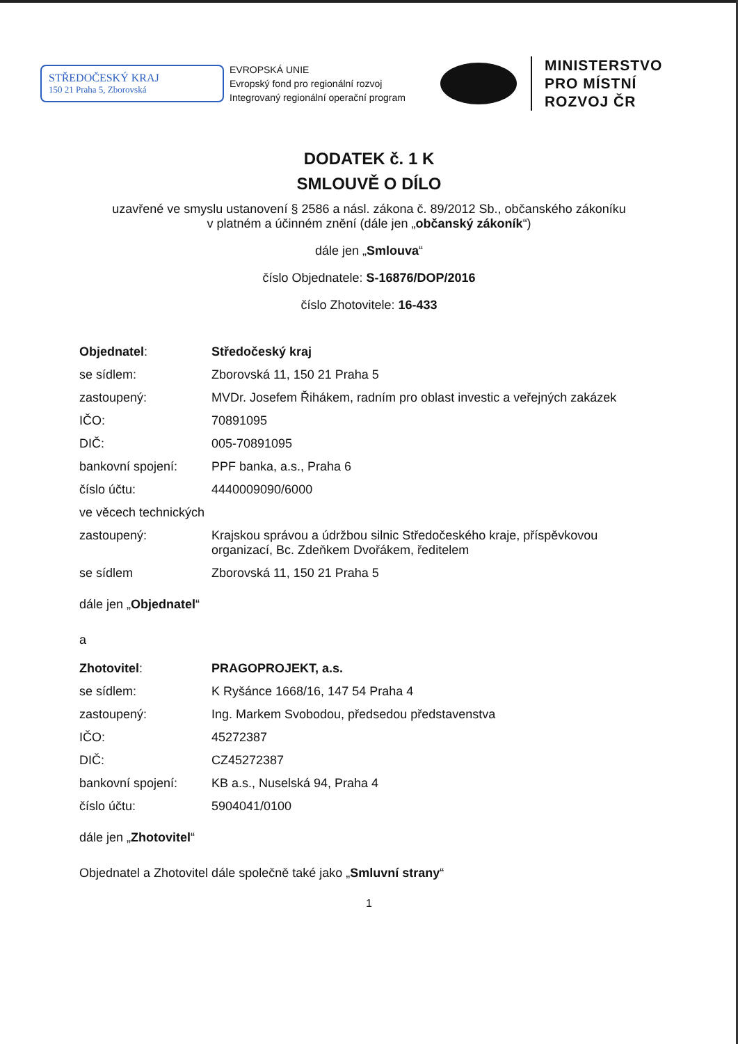STŘEDOČESKÝ KRAJ
150 21 Praha 5, Zborovská
EVROPSKÁ UNIE
Evropský fond pro regionální rozvoj
Integrovaný regionální operační program
MINISTERSTVO
PRO MÍSTNÍ
ROZVOJ ČR
DODATEK č. 1 K
SMLOUVĚ O DÍLO
uzavřené ve smyslu ustanovení § 2586 a násl. zákona č. 89/2012 Sb., občanského zákoníku
v platném a účinném znění (dále jen „občanský zákoník“)
dále jen „Smlouva“
číslo Objednatele: S-16876/DOP/2016
číslo Zhotovitele: 16-433
| Objednatel : | Středočeský kraj |
| se sídlem: | Zborovská 11, 150 21 Praha 5 |
| zastoupený: | MVDr. Josefem Řihákem, radním pro oblast investic a veřejných zakázek |
| IČO: | 70891095 |
| DIČ: | 005-70891095 |
| bankovní spojení: | PPF banka, a.s., Praha 6 |
| číslo účtu: | 4440009090/6000 |
| ve věcech technických | |
| zastoupený: | Krajskou správou a údržbou silnic Středočeského kraje, příspěvkovou organizací, Bc. Zdeňkem Dvořákem, ředitelem |
| se sídlem | Zborovská 11, 150 21 Praha 5 |
dále jen „Objednatel“
a
| Zhotovitel : | PRAGOPROJEKT, a.s. |
| se sídlem: | K Ryšánce 1668/16, 147 54 Praha 4 |
| zastoupený: | Ing. Markem Svobodou, předsedou představenstva |
| IČO: | 45272387 |
| DIČ: | CZ45272387 |
| bankovní spojení: | KB a.s., Nuselská 94, Praha 4 |
| číslo účtu: | 5904041/0100 |
dále jen „Zhotovitel“
Objednatel a Zhotovitel dále společně také jako „Smluvní strany“
1